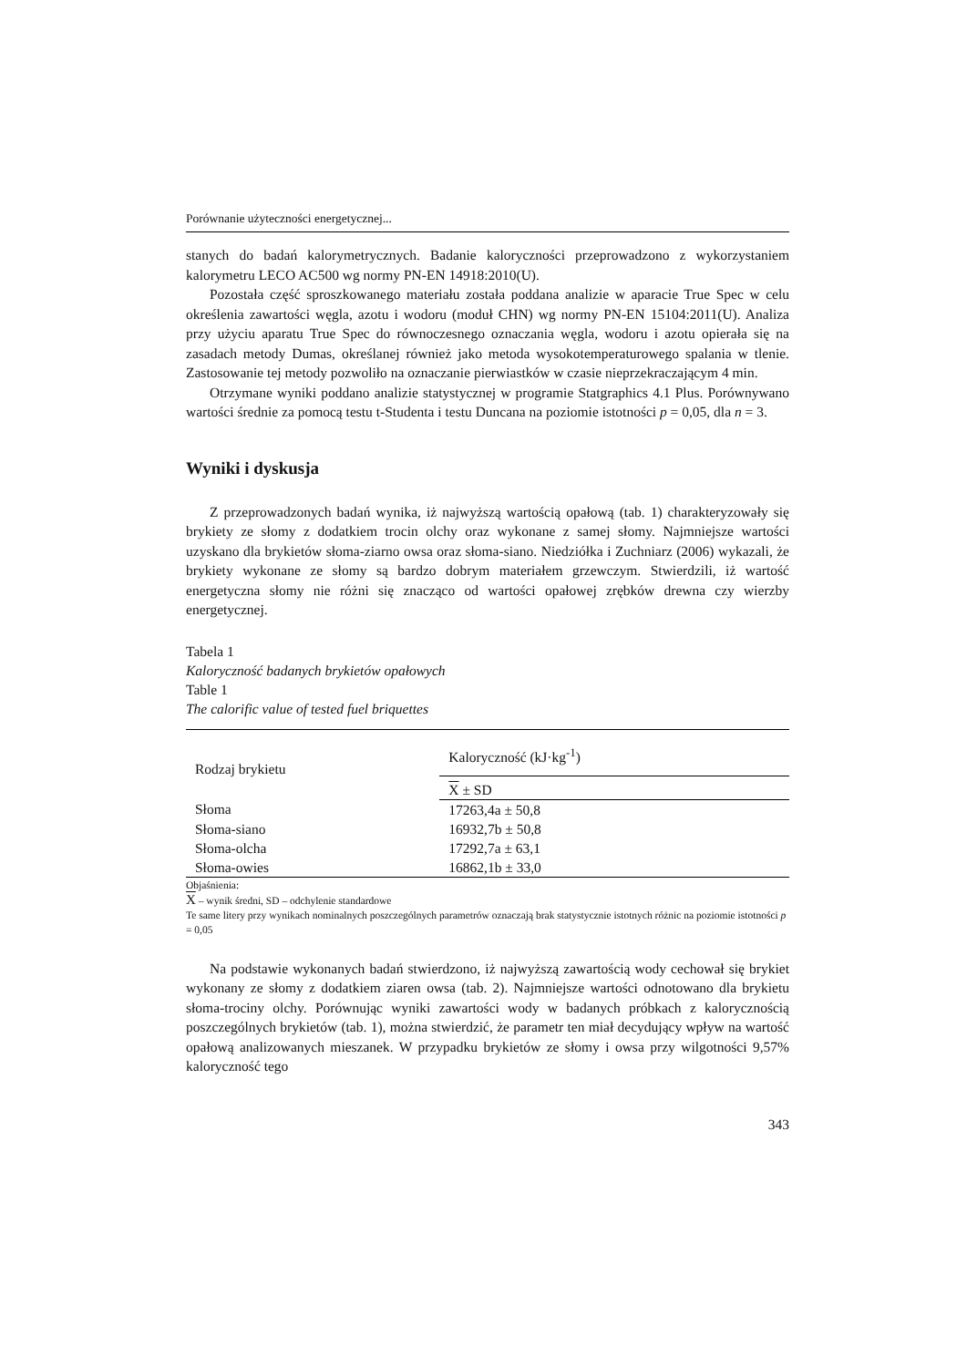Porównanie użyteczności energetycznej...
stanych do badań kalorymetrycznych. Badanie kaloryczności przeprowadzono z wykorzystaniem kalorymetru LECO AC500 wg normy PN-EN 14918:2010(U).
Pozostała część sproszkowanego materiału została poddana analizie w aparacie True Spec w celu określenia zawartości węgla, azotu i wodoru (moduł CHN) wg normy PN-EN 15104:2011(U). Analiza przy użyciu aparatu True Spec do równoczesnego oznaczania węgla, wodoru i azotu opierała się na zasadach metody Dumas, określanej również jako metoda wysokotemperaturowego spalania w tlenie. Zastosowanie tej metody pozwoliło na oznaczanie pierwiastków w czasie nieprzekraczającym 4 min.
Otrzymane wyniki poddano analizie statystycznej w programie Statgraphics 4.1 Plus. Porównywano wartości średnie za pomocą testu t-Studenta i testu Duncana na poziomie istotności p = 0,05, dla n = 3.
Wyniki i dyskusja
Z przeprowadzonych badań wynika, iż najwyższą wartością opałową (tab. 1) charakteryzowały się brykiety ze słomy z dodatkiem trocin olchy oraz wykonane z samej słomy. Najmniejsze wartości uzyskano dla brykietów słoma-ziarno owsa oraz słoma-siano. Niedziółka i Zuchniarz (2006) wykazali, że brykiety wykonane ze słomy są bardzo dobrym materiałem grzewczym. Stwierdzili, iż wartość energetyczna słomy nie różni się znacząco od wartości opałowej zrębków drewna czy wierzby energetycznej.
Tabela 1
Kaloryczność badanych brykietów opałowych
Table 1
The calorific value of tested fuel briquettes
| Rodzaj brykietu | Kaloryczność (kJ·kg<sup>-1</sup>) |
| --- | --- |
| | X ± SD |
| Słoma | 17263,4a ± 50,8 |
| Słoma-siano | 16932,7b ± 50,8 |
| Słoma-olcha | 17292,7a ± 63,1 |
| Słoma-owies | 16862,1b ± 33,0 |
Objaśnienia:
X – wynik średni, SD – odchylenie standardowe
Te same litery przy wynikach nominalnych poszczególnych parametrów oznaczają brak statystycznie istotnych różnic na poziomie istotności p = 0,05
Na podstawie wykonanych badań stwierdzono, iż najwyższą zawartością wody cechował się brykiet wykonany ze słomy z dodatkiem ziaren owsa (tab. 2). Najmniejsze wartości odnotowano dla brykietu słoma-trociny olchy. Porównując wyniki zawartości wody w badanych próbkach z kalorycznością poszczególnych brykietów (tab. 1), można stwierdzić, że parametr ten miał decydujący wpływ na wartość opałową analizowanych mieszanek. W przypadku brykietów ze słomy i owsa przy wilgotności 9,57% kaloryczność tego
343